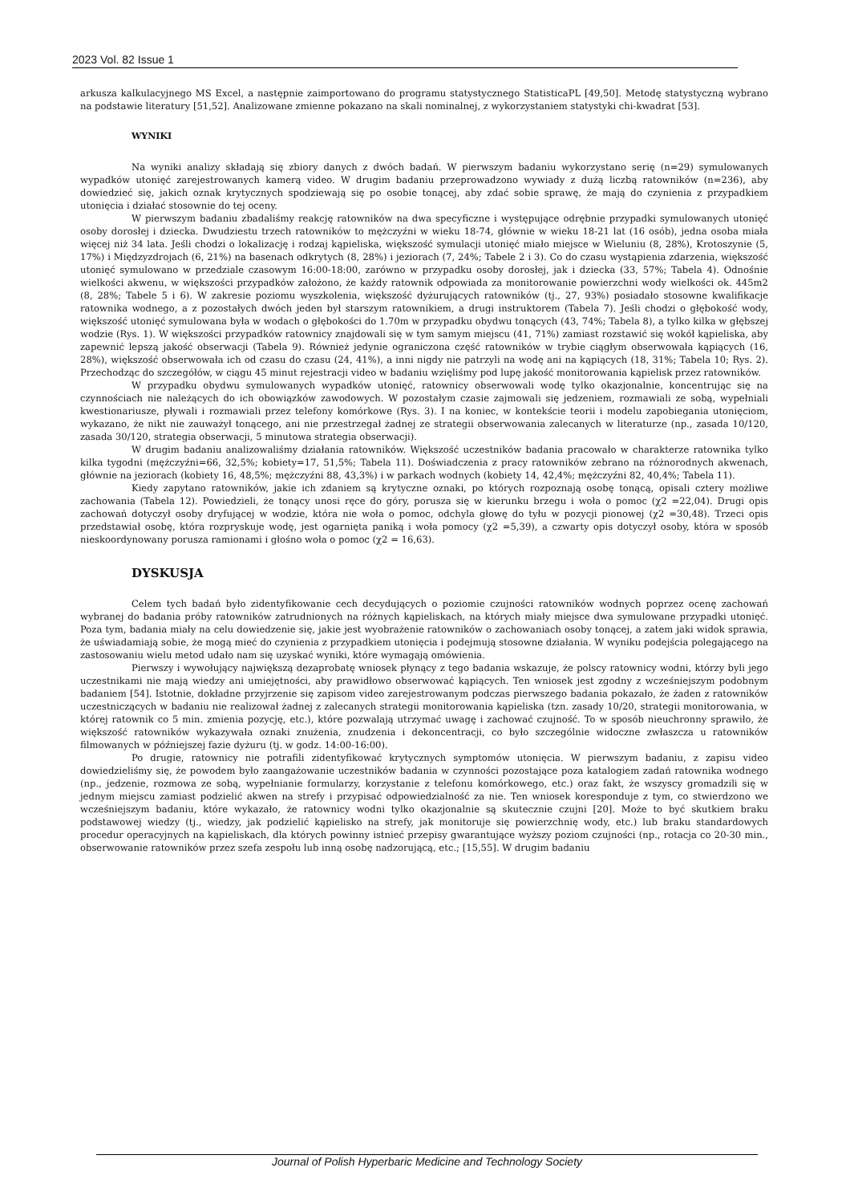2023 Vol. 82 Issue 1
arkusza kalkulacyjnego MS Excel, a następnie zaimportowano do programu statystycznego StatisticaPL [49,50]. Metodę statystyczną wybrano na podstawie literatury [51,52]. Analizowane zmienne pokazano na skali nominalnej, z wykorzystaniem statystyki chi-kwadrat [53].
WYNIKI
Na wyniki analizy składają się zbiory danych z dwóch badań. W pierwszym badaniu wykorzystano serię (n=29) symulowanych wypadków utonięć zarejestrowanych kamerą video. W drugim badaniu przeprowadzono wywiady z dużą liczbą ratowników (n=236), aby dowiedzieć się, jakich oznak krytycznych spodziewają się po osobie tonącej, aby zdać sobie sprawę, że mają do czynienia z przypadkiem utonięcia i działać stosownie do tej oceny.
W pierwszym badaniu zbadaliśmy reakcję ratowników na dwa specyficzne i występujące odrębnie przypadki symulowanych utonięć osoby dorosłej i dziecka. Dwudziestu trzech ratowników to mężczyźni w wieku 18-74, głównie w wieku 18-21 lat (16 osób), jedna osoba miała więcej niż 34 lata. Jeśli chodzi o lokalizację i rodzaj kąpieliska, większość symulacji utonięć miało miejsce w Wieluniu (8, 28%), Krotoszynie (5, 17%) i Międzyzdrojach (6, 21%) na basenach odkrytych (8, 28%) i jeziorach (7, 24%; Tabele 2 i 3). Co do czasu wystąpienia zdarzenia, większość utonięć symulowano w przedziale czasowym 16:00-18:00, zarówno w przypadku osoby dorosłej, jak i dziecka (33, 57%; Tabela 4). Odnośnie wielkości akwenu, w większości przypadków założono, że każdy ratownik odpowiada za monitorowanie powierzchni wody wielkości ok. 445m2 (8, 28%; Tabele 5 i 6). W zakresie poziomu wyszkolenia, większość dyżurujących ratowników (tj., 27, 93%) posiadało stosowne kwalifikacje ratownika wodnego, a z pozostałych dwóch jeden był starszym ratownikiem, a drugi instruktorem (Tabela 7). Jeśli chodzi o głębokość wody, większość utonięć symulowana była w wodach o głębokości do 1.70m w przypadku obydwu tonących (43, 74%; Tabela 8), a tylko kilka w głębszej wodzie (Rys. 1). W większości przypadków ratownicy znajdowali się w tym samym miejscu (41, 71%) zamiast rozstawić się wokół kąpieliska, aby zapewnić lepszą jakość obserwacji (Tabela 9). Również jedynie ograniczona część ratowników w trybie ciągłym obserwowała kąpiących (16, 28%), większość obserwowała ich od czasu do czasu (24, 41%), a inni nigdy nie patrzyli na wodę ani na kąpiących (18, 31%; Tabela 10; Rys. 2). Przechodząc do szczegółów, w ciągu 45 minut rejestracji video w badaniu wzięliśmy pod lupę jakość monitorowania kąpielisk przez ratowników.
W przypadku obydwu symulowanych wypadków utonięć, ratownicy obserwowali wodę tylko okazjonalnie, koncentrując się na czynnościach nie należących do ich obowiązków zawodowych. W pozostałym czasie zajmowali się jedzeniem, rozmawiali ze sobą, wypełniali kwestionariusze, pływali i rozmawiali przez telefony komórkowe (Rys. 3). I na koniec, w kontekście teorii i modelu zapobiegania utonięciom, wykazano, że nikt nie zauważył tonącego, ani nie przestrzegał żadnej ze strategii obserwowania zalecanych w literaturze (np., zasada 10/120, zasada 30/120, strategia obserwacji, 5 minutowa strategia obserwacji).
W drugim badaniu analizowaliśmy działania ratowników. Większość uczestników badania pracowało w charakterze ratownika tylko kilka tygodni (mężczyźni=66, 32,5%; kobiety=17, 51,5%; Tabela 11). Doświadczenia z pracy ratowników zebrano na różnorodnych akwenach, głównie na jeziorach (kobiety 16, 48,5%; mężczyźni 88, 43,3%) i w parkach wodnych (kobiety 14, 42,4%; mężczyźni 82, 40,4%; Tabela 11).
Kiedy zapytano ratowników, jakie ich zdaniem są krytyczne oznaki, po których rozpoznają osobę tonącą, opisali cztery możliwe zachowania (Tabela 12). Powiedzieli, że tonący unosi ręce do góry, porusza się w kierunku brzegu i woła o pomoc (χ2 =22,04). Drugi opis zachowań dotyczył osoby dryfującej w wodzie, która nie woła o pomoc, odchyla głowę do tyłu w pozycji pionowej (χ2 =30,48). Trzeci opis przedstawiał osobę, która rozpryskuje wodę, jest ogarnięta paniką i woła pomocy (χ2 =5,39), a czwarty opis dotyczył osoby, która w sposób nieskoordynowany porusza ramionami i głośno woła o pomoc (χ2 = 16,63).
DYSKUSJA
Celem tych badań było zidentyfikowanie cech decydujących o poziomie czujności ratowników wodnych poprzez ocenę zachowań wybranej do badania próby ratowników zatrudnionych na różnych kąpieliskach, na których miały miejsce dwa symulowane przypadki utonięć. Poza tym, badania miały na celu dowiedzenie się, jakie jest wyobrażenie ratowników o zachowaniach osoby tonącej, a zatem jaki widok sprawia, że uświadamiają sobie, że mogą mieć do czynienia z przypadkiem utonięcia i podejmują stosowne działania. W wyniku podejścia polegającego na zastosowaniu wielu metod udało nam się uzyskać wyniki, które wymagają omówienia.
Pierwszy i wywołujący największą dezaprobatę wniosek płynący z tego badania wskazuje, że polscy ratownicy wodni, którzy byli jego uczestnikami nie mają wiedzy ani umiejętności, aby prawidłowo obserwować kąpiących. Ten wniosek jest zgodny z wcześniejszym podobnym badaniem [54]. Istotnie, dokładne przyjrzenie się zapisom video zarejestrowanym podczas pierwszego badania pokazało, że żaden z ratowników uczestniczących w badaniu nie realizował żadnej z zalecanych strategii monitorowania kąpieliska (tzn. zasady 10/20, strategii monitorowania, w której ratownik co 5 min. zmienia pozycję, etc.), które pozwalają utrzymać uwagę i zachować czujność. To w sposób nieuchronny sprawiło, że większość ratowników wykazywała oznaki znużenia, znudzenia i dekoncentracji, co było szczególnie widoczne zwłaszcza u ratowników filmowanych w późniejszej fazie dyżuru (tj. w godz. 14:00-16:00).
Po drugie, ratownicy nie potrafili zidentyfikować krytycznych symptomów utonięcia. W pierwszym badaniu, z zapisu video dowiedzieliśmy się, że powodem było zaangażowanie uczestników badania w czynności pozostające poza katalogiem zadań ratownika wodnego (np., jedzenie, rozmowa ze sobą, wypełnianie formularzy, korzystanie z telefonu komórkowego, etc.) oraz fakt, że wszyscy gromadzili się w jednym miejscu zamiast podzielić akwen na strefy i przypisać odpowiedzialność za nie. Ten wniosek koresponduje z tym, co stwierdzono we wcześniejszym badaniu, które wykazało, że ratownicy wodni tylko okazjonalnie są skutecznie czujni [20]. Może to być skutkiem braku podstawowej wiedzy (tj., wiedzy, jak podzielić kąpielisko na strefy, jak monitoruje się powierzchnię wody, etc.) lub braku standardowych procedur operacyjnych na kąpieliskach, dla których powinny istnieć przepisy gwarantujące wyższy poziom czujności (np., rotacja co 20-30 min., obserwowanie ratowników przez szefa zespołu lub inną osobę nadzorującą, etc.; [15,55]. W drugim badaniu
Journal of Polish Hyperbaric Medicine and Technology Society